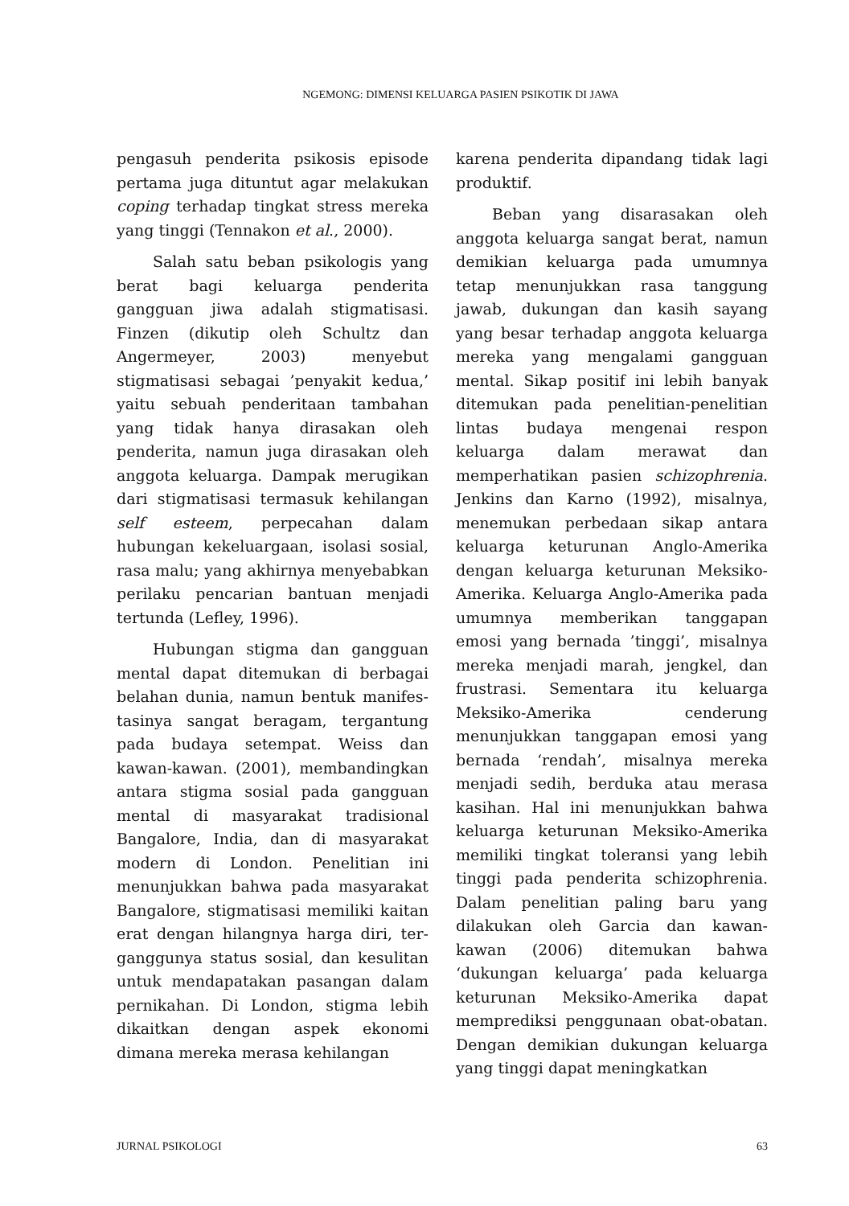NGEMONG: DIMENSI KELUARGA PASIEN PSIKOTIK DI JAWA
pengasuh penderita psikosis episode pertama juga dituntut agar melakukan coping terhadap tingkat stress mereka yang tinggi (Tennakon et al., 2000).
Salah satu beban psikologis yang berat bagi keluarga penderita gangguan jiwa adalah stigmatisasi. Finzen (dikutip oleh Schultz dan Angermeyer, 2003) menyebut stigmatisasi sebagai ’penyakit kedua,’ yaitu sebuah penderitaan tambahan yang tidak hanya dirasakan oleh penderita, namun juga dirasakan oleh anggota keluarga. Dampak merugikan dari stigmatisasi termasuk kehilangan self esteem, perpecahan dalam hubungan kekeluargaan, isolasi sosial, rasa malu; yang akhirnya menyebabkan perilaku pencarian bantuan menjadi tertunda (Lefley, 1996).
Hubungan stigma dan gangguan mental dapat ditemukan di berbagai belahan dunia, namun bentuk manifes-tasinya sangat beragam, tergantung pada budaya setempat. Weiss dan kawan-kawan. (2001), membandingkan antara stigma sosial pada gangguan mental di masyarakat tradisional Bangalore, India, dan di masyarakat modern di London. Penelitian ini menunjukkan bahwa pada masyarakat Bangalore, stigmatisasi memiliki kaitan erat dengan hilangnya harga diri, ter-ganggunya status sosial, dan kesulitan untuk mendapatakan pasangan dalam pernikahan. Di London, stigma lebih dikaitkan dengan aspek ekonomi dimana mereka merasa kehilangan
karena penderita dipandang tidak lagi produktif.
Beban yang disarasakan oleh anggota keluarga sangat berat, namun demikian keluarga pada umumnya tetap menunjukkan rasa tanggung jawab, dukungan dan kasih sayang yang besar terhadap anggota keluarga mereka yang mengalami gangguan mental. Sikap positif ini lebih banyak ditemukan pada penelitian-penelitian lintas budaya mengenai respon keluarga dalam merawat dan memperhatikan pasien schizophrenia. Jenkins dan Karno (1992), misalnya, menemukan perbedaan sikap antara keluarga keturunan Anglo-Amerika dengan keluarga keturunan Meksiko-Amerika. Keluarga Anglo-Amerika pada umumnya memberikan tanggapan emosi yang bernada ’tinggi’, misalnya mereka menjadi marah, jengkel, dan frustrasi. Sementara itu keluarga Meksiko-Amerika cenderung menunjukkan tanggapan emosi yang bernada ‘rendah’, misalnya mereka menjadi sedih, berduka atau merasa kasihan. Hal ini menunjukkan bahwa keluarga keturunan Meksiko-Amerika memiliki tingkat toleransi yang lebih tinggi pada penderita schizophrenia. Dalam penelitian paling baru yang dilakukan oleh Garcia dan kawan-kawan (2006) ditemukan bahwa ‘dukungan keluarga’ pada keluarga keturunan Meksiko-Amerika dapat memprediksi penggunaan obat-obatan. Dengan demikian dukungan keluarga yang tinggi dapat meningkatkan
JURNAL PSIKOLOGI 63